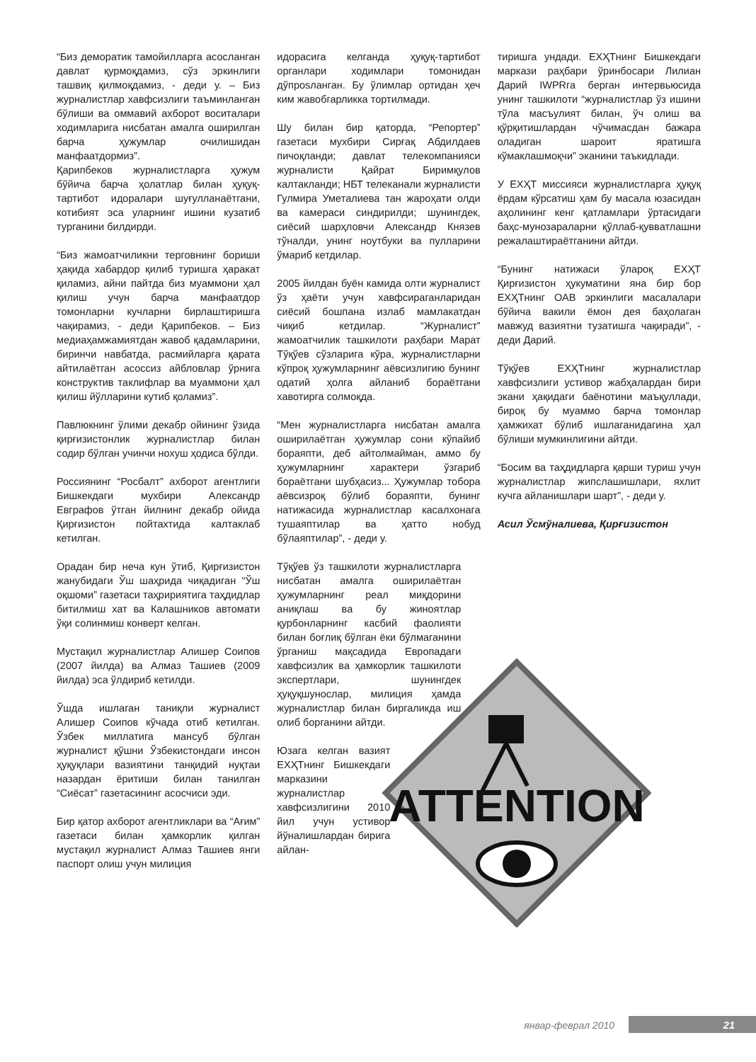“Биз деморатик тамойилларга асосланган давлат қурмоқдамиз, сўз эркинлиги ташвиқ қилмоқдамиз, - деди у. – Биз журналистлар хавфсизлиги таъминланган бўлиши ва оммавий ахборот воситалари ходимларига нисбатан амалга оширилган барча ҳужумлар очилишидан манфаатдормиз”.
Қарипбеков журналистларга ҳужум бўйича барча ҳолатлар билан ҳуқуқ-тартибот идоралари шуғулланаётгани, котибият эса уларнинг ишини кузатиб турганини билдирди.
“Биз жамоатчиликни терговнинг бориши ҳақида хабардор қилиб туришга ҳаракат қиламиз, айни пайтда биз муаммони ҳал қилиш учун барча манфаатдор томонларни кучларни бирлаштиришга чақирамиз, - деди Қарипбеков. – Биз медиаҳамжамиятдан жавоб қадамларини, биринчи навбатда, расмийларга қарата айтилаётган асоссиз айбловлар ўрнига конструктив таклифлар ва муаммони ҳал қилиш йўлларини кутиб қоламиз”.
Павлюкнинг ўлими декабр ойининг ўзида қирғизистонлик журналистлар билан содир бўлган учинчи нохуш ҳодиса бўлди.
Россиянинг “Росбалт” ахборот агентлиги Бишкекдаги мухбири Александр Евграфов ўтган йилнинг декабр ойида Қирғизистон пойтахтида калтаклаб кетилган.
Орадан бир неча кун ўтиб, Қирғизистон жанубидаги Ўш шаҳрида чиқадиган “Ўш оқшоми” газетаси таҳририятига таҳдидлар битилмиш хат ва Калашников автомати ўқи солинмиш конверт келган.
Мустақил журналистлар Алишер Соипов (2007 йилда) ва Алмаз Ташиев (2009 йилда) эса ўлдириб кетилди.
Ўшда ишлаган таниқли журналист Алишер Соипов кўчада отиб кетилган. Ўзбек миллатига мансуб бўлган журналист қўшни Ўзбекистондаги инсон ҳуқуқлари вазиятини танқидий нуқтаи назардан ёритиши билан танилган “Сиёсат” газетасининг асосчиси эди.
Бир қатор ахборот агентликлари ва “Ағим” газетаси билан ҳамкорлик қилган мустақил журналист Алмаз Ташиев янги паспорт олиш учун милиция
идорасига келганда ҳуқуқ-тартибот органлари ходимлари томонидан дўпposланган. Бу ўлимлар ортидан ҳеч ким жавобгарликка тортилмади.
Шу билан бир қаторда, “Репортер” газетаси мухбири Сирғақ Абдилдаев пичоқланди; давлат телекомпанияси журналисти Қайрат Биримқулов калтакланди; НБТ телеканали журналисти Гулмира Уметалиева тан жароҳати олди ва камераси синдирилди; шунингдек, сиёсий шарҳловчи Александр Князев тўналди, унинг ноутбуки ва пулларини ўмариб кетдилар.
2005 йилдан буён камида олти журналист ўз ҳаёти учун хавфсираганларидан сиёсий бошпана излаб мамлакатдан чиқиб кетдилар. “Журналист” жамоатчилик ташкилоти раҳбари Марат Тўқўев сўзларига кўра, журналистларни кўпроқ ҳужумларнинг аёвсизлигию бунинг одатий ҳолга айланиб бораётгани хавотирга солмоқда.
“Мен журналистларга нисбатан амалга оширилаётган ҳужумлар сони кўпайиб бораяпти, деб айтолмайман, аммо бу ҳужумларнинг характери ўзгариб бораётгани шубҳасиз... Ҳужумлар тобора аёвсизроқ бўлиб бораяпти, бунинг натижасида журналистлар касалхонага тушаяптилар ва ҳатто нобуд бўлаяптилар”, - деди у.
Тўқўев ўз ташкилоти журналистларга нисбатан амалга оширилаётган ҳужумларнинг реал миқдорини аниқлаш ва бу жиноятлар қурбонларнинг касбий фаолияти билан боғлиқ бўлган ёки бўлмаганини ўрганиш мақсадида Европадаги хавфсизлик ва ҳамкорлик ташкилоти экспертлари, шунингдек ҳуқуқшунослар, милиция ҳамда журналистлар билан биргаликда иш олиб борганини айтди.
Юзага келган вазият ЕХҲТнинг Бишкекдаги марказини журналистлар хавфсизлигини 2010 йил учун устивор йўналишлардан бирига айлан-
тиришга ундади. ЕХҲТнинг Бишкекдаги маркази раҳбари ўринбосари Лилиан Дарий IWPRга берган интервьюсида унинг ташкилоти “журналистлар ўз ишини тўла масъулият билан, ўч олиш ва қўрқитишлардан чўчимасдан бажара оладиган шароит яратишга кўмаклашмоқчи” эканини таъкидлади.
У ЕХҲТ миссияси журналистларга ҳуқуқ ёрдам кўрсатиш ҳам бу масала юзасидан аҳолининг кенг қатламлари ўртасидаги баҳс-мунозараларни қўллаб-қувватлашни режалаштираётганини айтди.
“Бунинг натижаси ўлароқ ЕХҲТ Қирғизистон ҳукуматини яна бир бор ЕХҲТнинг ОАВ эркинлиги масалалари бўйича вакили ёмон дея баҳолаган мавжуд вазиятни тузатишга чақиради”, - деди Дарий.
Тўқўев ЕХҲТнинг журналистлар хавфсизлиги устивор жабҳалардан бири экани ҳақидаги баёнотини маъқуллади, бироқ бу муаммо барча томонлар ҳамжихат бўлиб ишлаганидагина ҳал бўлиши мумкинлигини айтди.
“Босим ва таҳдидларга қарши туриш учун журналистлар жипслашишлари, яхлит кучга айланишлари шарт”, - деди у.
Асил Ўсмўналиева, Қирғизистон
ATTENTION
январ-феврал 2010 21